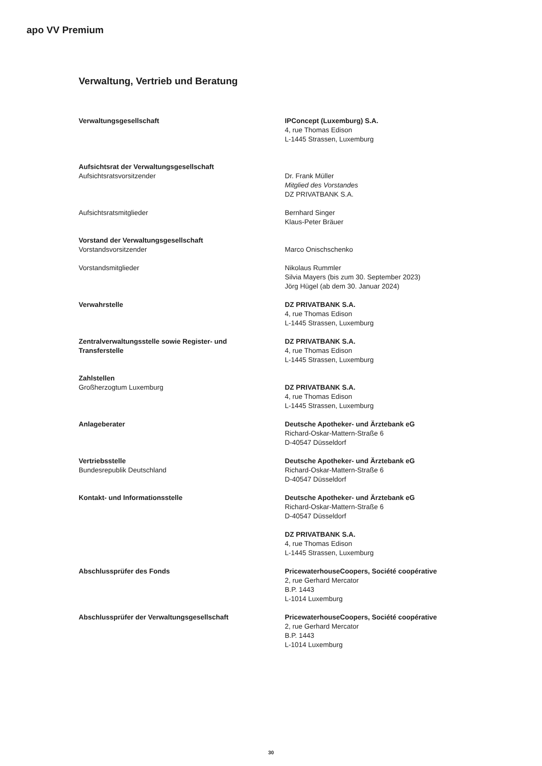apo VV Premium
Verwaltung, Vertrieb und Beratung
Verwaltungsgesellschaft IPConcept (Luxemburg) S.A.
4, rue Thomas Edison
L-1445 Strassen, Luxemburg
Aufsichtsrat der Verwaltungsgesellschaft
Aufsichtsratsvorsitzender
Dr. Frank Müller
Mitglied des Vorstandes
DZ PRIVATBANK S.A.
Aufsichtsratsmitglieder Bernhard Singer
Klaus-Peter Bräuer
Vorstand der Verwaltungsgesellschaft
Vorstandsvorsitzender
Marco Onischschenko
Vorstandsmitglieder Nikolaus Rummler
Silvia Mayers (bis zum 30. September 2023)
Jörg Hügel (ab dem 30. Januar 2024)
Verwahrstelle DZ PRIVATBANK S.A.
4, rue Thomas Edison
L-1445 Strassen, Luxemburg
Zentralverwaltungsstelle sowie Register- und
Transferstelle
DZ PRIVATBANK S.A.
4, rue Thomas Edison
L-1445 Strassen, Luxemburg
Zahlstellen
Großherzogtum Luxemburg
DZ PRIVATBANK S.A.
4, rue Thomas Edison
L-1445 Strassen, Luxemburg
Anlageberater Deutsche Apotheker- und Ärztebank eG
Richard-Oskar-Mattern-Straße 6
D-40547 Düsseldorf
Vertriebsstelle
Bundesrepublik Deutschland
Deutsche Apotheker- und Ärztebank eG
Richard-Oskar-Mattern-Straße 6
D-40547 Düsseldorf
Kontakt- und Informationsstelle Deutsche Apotheker- und Ärztebank eG
Richard-Oskar-Mattern-Straße 6
D-40547 Düsseldorf
DZ PRIVATBANK S.A.
4, rue Thomas Edison
L-1445 Strassen, Luxemburg
Abschlussprüfer des Fonds PricewaterhouseCoopers, Société coopérative
2, rue Gerhard Mercator
B.P. 1443
L-1014 Luxemburg
Abschlussprüfer der Verwaltungsgesellschaft PricewaterhouseCoopers, Société coopérative
2, rue Gerhard Mercator
B.P. 1443
L-1014 Luxemburg
30